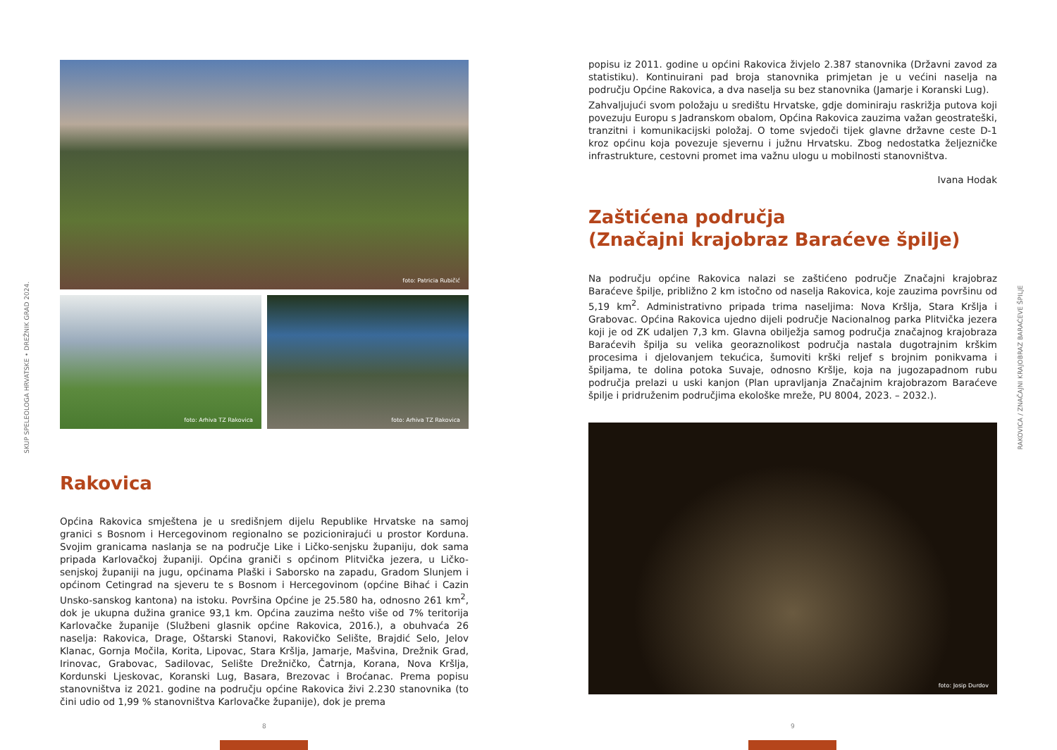SKUP SPELEOLOGA HRVATSKE • DREŽNIK GRAD 2024.
foto: Patricia Rubičić
foto: Arhiva TZ Rakovica
foto: Arhiva TZ Rakovica
Rakovica
Općina Rakovica smještena je u središnjem dijelu Republike Hrvatske na samoj granici s Bosnom i Hercegovinom regionalno se pozicionirajući u prostor Korduna. Svojim granicama naslanja se na područje Like i Ličko-senjsku županiju, dok sama pripada Karlovačkoj županiji. Općina graniči s općinom Plitvička jezera, u Ličko-senjskoj županiji na jugu, općinama Plaški i Saborsko na zapadu, Gradom Slunjem i općinom Cetingrad na sjeveru te s Bosnom i Hercegovinom (općine Bihać i Cazin Unsko-sanskog kantona) na istoku. Površina Općine je 25.580 ha, odnosno 261 km<sup>2</sup>, dok je ukupna dužina granice 93,1 km. Općina zauzima nešto više od 7% teritorija Karlovačke županije (Službeni glasnik općine Rakovica, 2016.), a obuhvaća 26 naselja: Rakovica, Drage, Oštarski Stanovi, Rakovičko Selište, Brajdić Selo, Jelov Klanac, Gornja Močila, Korita, Lipovac, Stara Kršlja, Jamarje, Mašvina, Drežnik Grad, Irinovac, Grabovac, Sadilovac, Selište Drežničko, Čatrnja, Korana, Nova Kršlja, Kordunski Ljeskovac, Koranski Lug, Basara, Brezovac i Broćanac. Prema popisu stanovništva iz 2021. godine na području općine Rakovica živi 2.230 stanovnika (to čini udio od 1,99 % stanovništva Karlovačke županije), dok je prema
8
popisu iz 2011. godine u općini Rakovica živjelo 2.387 stanovnika (Državni zavod za statistiku). Kontinuirani pad broja stanovnika primjetan je u većini naselja na području Općine Rakovica, a dva naselja su bez stanovnika (Jamarje i Koranski Lug).
Zahvaljujući svom položaju u središtu Hrvatske, gdje dominiraju raskrižja putova koji povezuju Europu s Jadranskom obalom, Općina Rakovica zauzima važan geostrateški, tranzitni i komunikacijski položaj. O tome svjedoči tijek glavne državne ceste D-1 kroz općinu koja povezuje sjevernu i južnu Hrvatsku. Zbog nedostatka željezničke infrastrukture, cestovni promet ima važnu ulogu u mobilnosti stanovništva.
Ivana Hodak
Zaštićena područja
(Značajni krajobraz Baraćeve špilje)
Na području općine Rakovica nalazi se zaštićeno područje Značajni krajobraz Baraćeve špilje, približno 2 km istočno od naselja Rakovica, koje zauzima površinu od 5,19 km<sup>2</sup>. Administrativno pripada trima naseljima: Nova Kršlja, Stara Kršlja i Grabovac. Općina Rakovica ujedno dijeli područje Nacionalnog parka Plitvička jezera koji je od ZK udaljen 7,3 km. Glavna obilježja samog područja značajnog krajobraza Baraćevih špilja su velika georaznolikost područja nastala dugotrajnim krškim procesima i djelovanjem tekućica, šumoviti krški reljef s brojnim ponikvama i špiljama, te dolina potoka Suvaje, odnosno Kršlje, koja na jugozapadnom rubu područja prelazi u uski kanjon (Plan upravljanja Značajnim krajobrazom Baraćeve špilje i pridruženim područjima ekološke mreže, PU 8004, 2023. – 2032.).
foto: Josip Durdov
RAKOVICA / ZNAČAJNI KRAJOBRAZ BARAĆEVE ŠPILJE
9